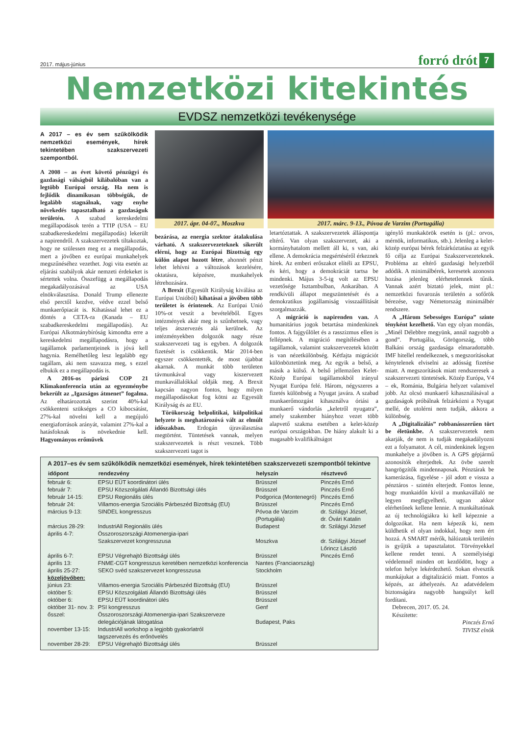2017. május-június
forró drót 7
Nemzetközi kitekintés
EVDSZ nemzetközi tevékenysége
A 2017 – es év sem szűkölködik nemzetközi események, hírek tekintetében szakszervezeti szempontból.
A 2008 – as évet követő pénzügyi és gazdasági válságból kilábalóban van a legtöbb Európai ország. Ha nem is fejlődik dinamikusan többségük, de legalább stagnálnak, vagy enyhe növekedés tapasztalható a gazdaságuk területén. A szabad kereskedelmi megállapodások terén a TTIP (USA – EU szabadkereskedelmi megállapodás) lekerült a napirendről. A szakszervezetek tiltakoztak, hogy ne szülessen meg ez a megállapodás, mert a jövőben ez európai munkahelyek megszűnéséhez vezethet. Jogi vita esetén az eljárási szabályok akár nemzeti érdekeket is sértettek volna. Összefügg a megállapodás megakadályozásával az USA elnökválasztása. Donald Trump ellenezte első perctől kezdve, védve ezzel belső munkaerőpiacát is. Kihatással lehet ez a döntés a CETA-ra (Kanada – EU szabadkereskedelmi megállapodás). Az Európai Alkotmánybíróság kimondta erre a kereskedelmi megállapodásra, hogy a tagállamok parlamentjeinek is jóvá kell hagynia. Remélhetőleg lesz legalább egy tagállam, aki nem szavazza meg, s ezzel elbukik ez a megállapodás is.
A 2016-os párizsi COP 21 Klímakonferencia után az egyezménybe bekerült az „Igazságos átmenet” fogalma. Az elhatározottak szerint 40%-kal csökkenteni szükséges a CO kibocsátást, 27%-kal növelni kell a megújuló energiaforrások arányát, valamint 27%-kal a hatásfoknak is növekednie kell. Hagyományos erőművek
2017. ápr. 04-07., Moszkva
2017. márc. 9-13., Póvoa de Varzim (Portugália)
bezárása, az energia szektor átalakulása várható. A szakszervezeteknek sikerült elérni, hogy az Európai Bizottság egy külön alapot hozott létre, ahonnét pénzt lehet lehívni a változások kezelésére, oktatásra, képzésre, munkahelyek létrehozására.
A Brexit (Egyesült Királyság kiválása az Európai Unióból) kihatásai a jövőben több területet is érintenek. Az Európai Unió 10%-ot veszít a bevételéből. Egyes intézmények akár meg is szűnhetnek, vagy teljes átszervezés alá kerülnek. Az intézményekben dolgozók nagy része szakszervezeti tag is egyben. A dolgozók fizetését is csökkentik. Már 2014-ben egyszer csökkentették, de most újabbat akarnak. A munkát több területen távmunkával vagy kiszervezett munkavállalókkal oldják meg. A Brexit kapcsán nagyon fontos, hogy milyen megállapodásokat fog kötni az Egyesült Királyság és az EU.
Törökország belpolitikai, külpolitikai helyzete is meghatározóvá vált az elmúlt időszakban. Erdogán újraválasztása megtörtént. Tüntetések vannak, melyen szakszervezetek is részt vesznek. Több szakszervezeti tagot is
letartóztattak. A szakszervezetek álláspontja eltérő. Van olyan szakszervezet, aki a kormányhatalom mellett áll ki, s van, aki ellene. A demokrácia megsértéséről érkeznek hírek. Az emberi erőszakot elítéli az EPSU, és kéri, hogy a demokráciát tartsa be mindenki. Május 3-5-ig volt az EPSU vezetősége Isztambulban, Ankarában. A rendkívüli állapot megszüntetését és a demokratikus jogállamiság visszaállítását szorgalmazzák.
A migráció is napirenden van. A humanitárius jogok betartása mindenkinek fontos. A fajgyűlölet és a rasszizmus ellen is fellépnek. A migráció megítélésében a tagállamok, valamint szakszervezetek között is van nézetkülönbség. Kétfajta migrációt különböztetünk meg. Az egyik a belső, a másik a külső. A belső jellemzően Kelet-Közép Európai tagállamokból irányul Nyugat Európa felé. Három, négyszeres a fizetés különbség a Nyugat javára. A szabad munkaerőmozgást kihasználva óriási a munkaerő vándorlás „keletről nyugatra”, amely szakember hiányhoz vezet több alapvető szakma esetében a kelet-közép európai országokban. De hiány alakult ki a magasabb kvalifikáltságot
igénylő munkakörök esetén is (pl.: orvos, mérnök, informatikus, stb.). Jelenleg a kelet-közép európai bérek felzárkóztatása az egyik fő célja az Európai Szakszervezeteknek. Probléma az eltérő gazdasági helyzetből adódik. A minimálbérek, keresetek azonosra hozása jelenleg elérhetetlennek tűnik. Vannak azért biztató jelek, mint pl.: nemzetközi fuvarozás területén a sofőrök bérezése, vagy Németország minimálbér rendszere.
A „Három Sebességes Európa” szinte tényként kezelhető. Van egy olyan mondás, „Minél Délebbre megyünk, annál nagyobb a gond”. Portugália, Görögország, több Balkáni ország gazdasága elmaradottabb. IMF hitellel rendelkeznek, s megszorításokat kénytelenek elviselni az adósság fizetése miatt. A megszorítások miatt rendszeresek a szakszervezeti tüntetések. Közép Európa, V4 – ek, Románia, Bulgária helyzet valamivel jobb. Az olcsó munkaerő kihasználásával a gazdaságok próbálnak felzárkózni a Nyugat mellé, de utolérni nem tudják, akkora a különbség.
A „Digitalizálás” robbanásszerűen tört be életünkbe. A szakszervezetek nem akarják, de nem is tudják megakadályozni ezt a folyamatot. A cél, mindenkinek legyen munkahelye a jövőben is. A GPS gépjármű azonosítók elterjedtek. Az övbe szerelt hangrögzítők mindennaposak. Pénztárak be kamerázása, figyelése - jól adott e vissza a pénztáros - szintén elterjedt. Fontos lenne, hogy munkaidőn kívül a munkavállaló ne legyen megfigyelhető, ugyan akkor elérhetőnek kellene lennie. A munkáltatónak az új technológiákra ki kell képeznie a dolgozókat. Ha nem képezik ki, nem küldhetik el olyan indokkal, hogy nem ért hozzá. A SMART mérők, hálózatok területén is gyűjtik a tapasztalatot. Törvényekkel kellene rendet tenni. A személyiségi védelemnél minden ott kezdődött, hogy a telefon helye lekérdezhető. Sokan elvesztik munkájukat a digitalizáció miatt. Fontos a képzés, az áthelyezés. Az adatvédelem biztonságára nagyobb hangsúlyt kell fordítani.
Debrecen, 2017. 05. 24.
Készítette:
Pinczés Ernő
TIVISZ elnök
A 2017–es év sem szűkölködik nemzetközi események, hírek tekintetében szakszervezeti szempontból tekintve
| időpont | rendezvény | helyszín | résztvevő |
| --- | --- | --- | --- |
| február 6: | EPSU EÜT koordinátori ülés | Brüsszel | Pinczés Ernő |
| február 7: | EPSU Közszolgálati Állandó Bizottsági ülés | Brüsszel | Pinczés Ernő |
| február 14-15: | EPSU Regionális ülés | Podgorica (Montenegró) | Pinczés Ernő |
| február 24: | Villamos-energia Szociális Párbeszéd Bizottság (EU) | Brüsszel | Pinczés Ernő |
| március 9-13: | SINDEL kongresszus | Póvoa de Varzim (Portugália) | dr. Szilágyi József, dr. Óvári Katalin |
| március 28-29: | IndustriAll Regionális ülés | Budapest | dr. Szilágyi József |
| április 4-7: | Összoroszországi Atomenergia-ipari Szakszervezet kongresszusa | Moszkva | dr. Szilágyi József Lőrincz László |
| április 6-7: | EPSU Végrehajtó Bizottsági ülés | Brüsszel | Pinczés Ernő |
| április 13: | FNME-CGT kongresszus keretében nemzetközi konferencia | Nantes (Franciaország) | |
| április 25-27: | SEKO svéd szakszervezet kongresszusa | Stockholm | |
| közeljövőben: | | | |
| június 23: | Villamos-energia Szociális Párbeszéd Bizottság (EU) | Brüsszel | |
| október 5: | EPSU Közszolgálati Állandó Bizottsági ülés | Brüsszel | |
| október 6: | EPSU EÜT koordinátori ülés | Brüsszel | |
| október 31- nov. 3: | PSI kongresszus | Genf | |
| ősszel: | Összoroszországi Atomenergia-ipari Szakszerveze delegációjának látogatása | Budapest, Paks | |
| november 13-15: | IndustriAll workshop a legjobb gyakorlatról tagszervezés és erőnövelés | | |
| november 28-29: | EPSU Végrehajtó Bizottsági ülés | Brüsszel | |